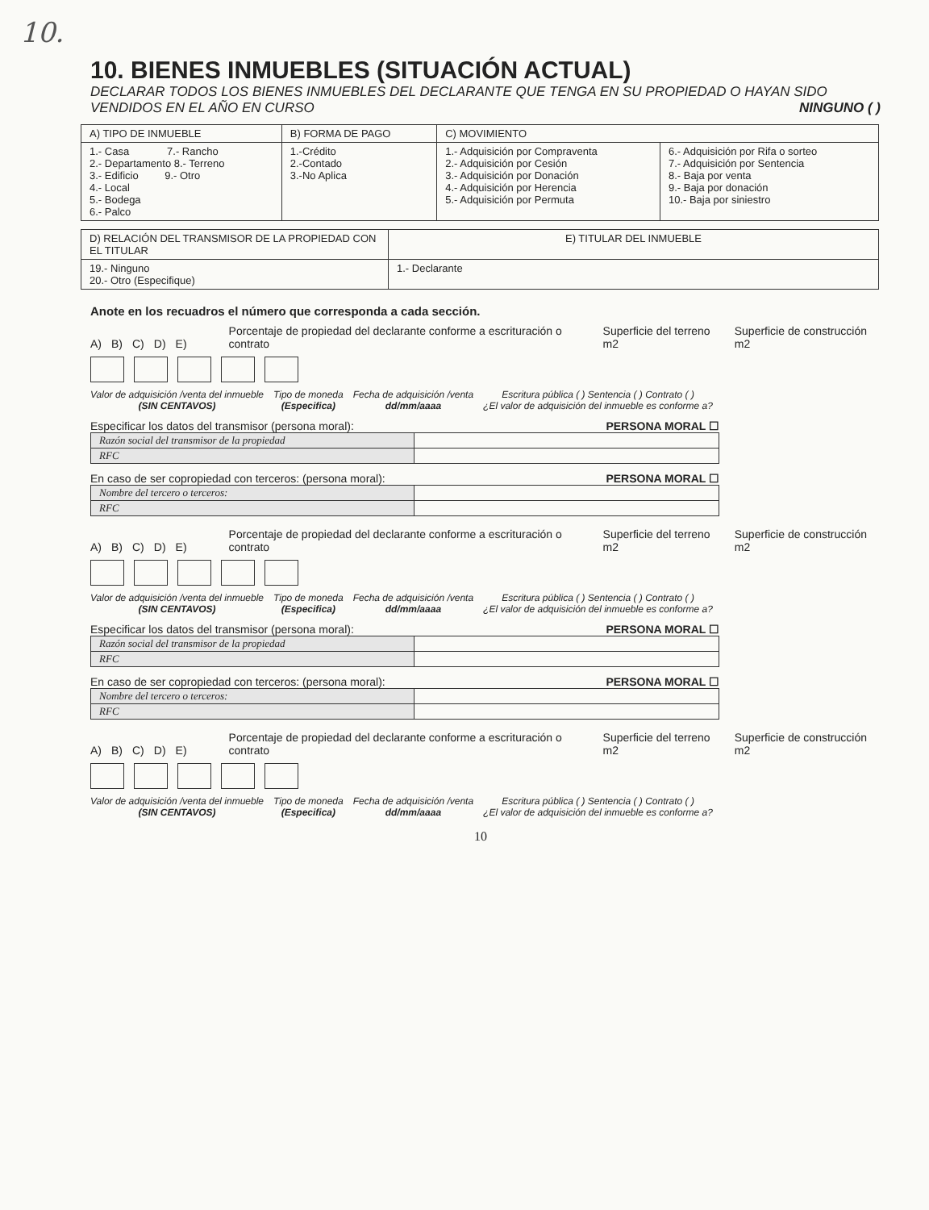10.
10. BIENES INMUEBLES (SITUACIÓN ACTUAL)
DECLARAR TODOS LOS BIENES INMUEBLES DEL DECLARANTE QUE TENGA EN SU PROPIEDAD O HAYAN SIDO VENDIDOS EN EL AÑO EN CURSO NINGUNO ( )
| A) TIPO DE INMUEBLE | B) FORMA DE PAGO | C) MOVIMIENTO | |
| --- | --- | --- | --- |
| 1.- Casa 7.- Rancho 2.- Departamento 8.- Terreno 3.- Edificio 9.- Otro 4.- Local 5.- Bodega 6.- Palco | 1.-Crédito 2.-Contado 3.-No Aplica | 1.- Adquisición por Compraventa 2.- Adquisición por Cesión 3.- Adquisición por Donación 4.- Adquisición por Herencia 5.- Adquisición por Permuta | 6.- Adquisición por Rifa o sorteo 7.- Adquisición por Sentencia 8.- Baja por venta 9.- Baja por donación 10.- Baja por siniestro |
| D) RELACIÓN DEL TRANSMISOR DE LA PROPIEDAD CON EL TITULAR | E) TITULAR DEL INMUEBLE |
| --- | --- |
| 19.- Ninguno 20.- Otro (Especifique) | 1.- Declarante |
Anote en los recuadros el número que corresponda a cada sección.
A) B) C) D) E) Porcentaje de propiedad del declarante conforme a escrituración o contrato Superficie del terreno m2 Superficie de construcción m2
Valor de adquisición /venta del inmueble
(SIN CENTAVOS)
Tipo de moneda
(Especifica)
Fecha de adquisición /venta
dd/mm/aaaa
Escritura pública ( ) Sentencia ( ) Contrato ( )
¿El valor de adquisición del inmueble es conforme a?
Especificar los datos del transmisor (persona moral): PERSONA MORAL ☐
| Razón social del transmisor de la propiedad | |
| RFC | |
En caso de ser copropiedad con terceros: (persona moral): PERSONA MORAL ☐
| Nombre del tercero o terceros: | |
| RFC | |
A) B) C) D) E) Porcentaje de propiedad del declarante conforme a escrituración o contrato Superficie del terreno m2 Superficie de construcción m2
Valor de adquisición /venta del inmueble
(SIN CENTAVOS)
Tipo de moneda
(Especifica)
Fecha de adquisición /venta
dd/mm/aaaa
Escritura pública ( ) Sentencia ( ) Contrato ( )
¿El valor de adquisición del inmueble es conforme a?
Especificar los datos del transmisor (persona moral): PERSONA MORAL ☐
| Razón social del transmisor de la propiedad | |
| RFC | |
En caso de ser copropiedad con terceros: (persona moral): PERSONA MORAL ☐
| Nombre del tercero o terceros: | |
| RFC | |
A) B) C) D) E) Porcentaje de propiedad del declarante conforme a escrituración o contrato Superficie del terreno m2 Superficie de construcción m2
Valor de adquisición /venta del inmueble
(SIN CENTAVOS)
Tipo de moneda
(Especifica)
Fecha de adquisición /venta
dd/mm/aaaa
Escritura pública ( ) Sentencia ( ) Contrato ( )
¿El valor de adquisición del inmueble es conforme a?
10